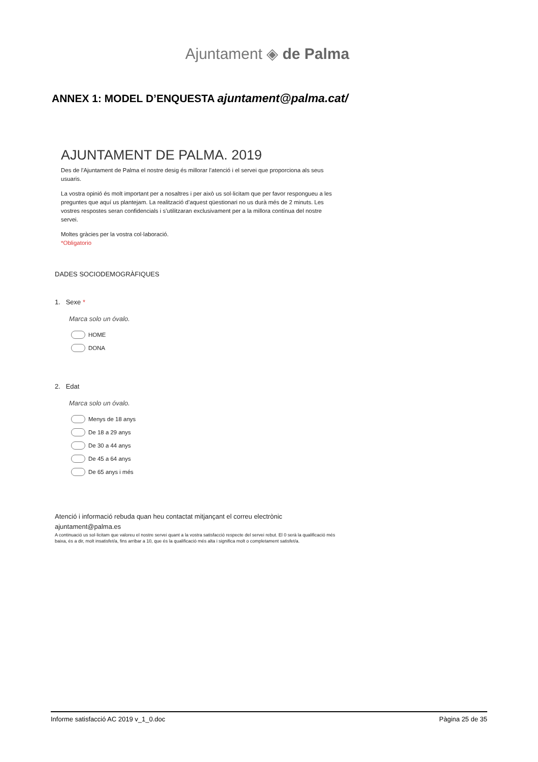Ajuntament ◈ de Palma
ANNEX 1: MODEL D’ENQUESTA ajuntament@palma.cat/
AJUNTAMENT DE PALMA. 2019
Des de l'Ajuntament de Palma el nostre desig és millorar l’atenció i el servei que proporciona als seus usuaris.
La vostra opinió és molt important per a nosaltres i per això us sol·licitam que per favor respongueu a les preguntes que aquí us plantejam. La realització d’aquest qüestionari no us durà més de 2 minuts. Les vostres respostes seran confidencials i s’utilitzaran exclusivament per a la millora contínua del nostre servei.
Moltes gràcies per la vostra col·laboració.
*Obligatorio
DADES SOCIODEMOGRÀFIQUES
1. Sexe *
Marca solo un óvalo.
HOME
DONA
2. Edat
Marca solo un óvalo.
Menys de 18 anys
De 18 a 29 anys
De 30 a 44 anys
De 45 a 64 anys
De 65 anys i més
Atenció i informació rebuda quan heu contactat mitjançant el correu electrònic
ajuntament@palma.es
A continuació us sol·licitam que valoreu el nostre servei quant a la vostra satisfacció respecte del servei rebut. El 0 serà la qualificació més baixa, és a dir, molt insatisfet/a, fins arribar a 10, que és la qualificació més alta i significa molt o completament satisfet/a.
Informe satisfacció AC 2019 v_1_0.doc Pàgina 25 de 35